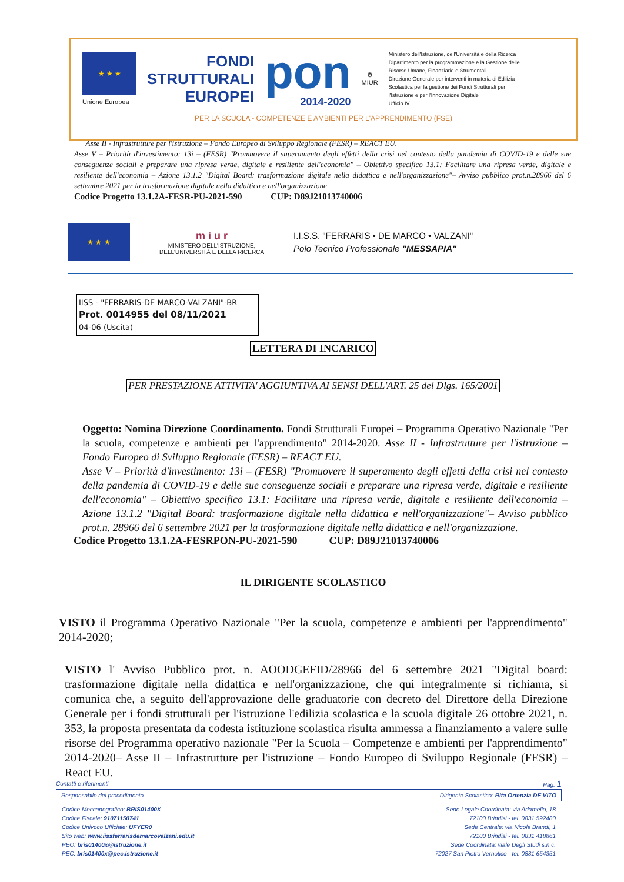★ ★ ★
Unione Europea
FONDI
STRUTTURALI
EUROPEI
pon
2014-2020
⚙
MIUR
Ministero dell'Istruzione, dell'Università e della Ricerca
Dipartimento per la programmazione e la Gestione delle
Risorse Umane, Finanziarie e Strumentali
Direzione Generale per interventi in materia di Edilizia
Scolastica per la gestione dei Fondi Strutturali per
l'Istruzione e per l'Innovazione Digitale
Ufficio IV
PER LA SCUOLA - COMPETENZE E AMBIENTI PER L'APPRENDIMENTO (FSE)
Asse II - Infrastrutture per l'istruzione – Fondo Europeo di Sviluppo Regionale (FESR) – REACT EU.
Asse V – Priorità d'investimento: 13i – (FESR) "Promuovere il superamento degli effetti della crisi nel contesto della pandemia di COVID-19 e delle sue conseguenze sociali e preparare una ripresa verde, digitale e resiliente dell'economia" – Obiettivo specifico 13.1: Facilitare una ripresa verde, digitale e resiliente dell'economia – Azione 13.1.2 "Digital Board: trasformazione digitale nella didattica e nell'organizzazione"– Avviso pubblico prot.n.28966 del 6 settembre 2021 per la trasformazione digitale nella didattica e nell'organizzazione
Codice Progetto 13.1.2A-FESR-PU-2021-590 CUP: D89J21013740006
★ ★ ★
m i u r
MINISTERO DELL'ISTRUZIONE,
DELL'UNIVERSITÀ E DELLA RICERCA
I.I.S.S. "FERRARIS • DE MARCO • VALZANI"
Polo Tecnico Professionale "MESSAPIA"
IISS - "FERRARIS-DE MARCO-VALZANI"-BR
Prot. 0014955 del 08/11/2021
04-06 (Uscita)
LETTERA DI INCARICO
PER PRESTAZIONE ATTIVITA' AGGIUNTIVA AI SENSI DELL'ART. 25 del Dlgs. 165/2001
Oggetto: Nomina Direzione Coordinamento. Fondi Strutturali Europei – Programma Operativo Nazionale "Per la scuola, competenze e ambienti per l'apprendimento" 2014-2020. Asse II - Infrastrutture per l'istruzione – Fondo Europeo di Sviluppo Regionale (FESR) – REACT EU.
Asse V – Priorità d'investimento: 13i – (FESR) "Promuovere il superamento degli effetti della crisi nel contesto della pandemia di COVID-19 e delle sue conseguenze sociali e preparare una ripresa verde, digitale e resiliente dell'economia" – Obiettivo specifico 13.1: Facilitare una ripresa verde, digitale e resiliente dell'economia – Azione 13.1.2 "Digital Board: trasformazione digitale nella didattica e nell'organizzazione"– Avviso pubblico prot.n. 28966 del 6 settembre 2021 per la trasformazione digitale nella didattica e nell'organizzazione.
Codice Progetto 13.1.2A-FESRPON-PU-2021-590 CUP: D89J21013740006
IL DIRIGENTE SCOLASTICO
VISTO il Programma Operativo Nazionale "Per la scuola, competenze e ambienti per l'apprendimento" 2014-2020;
VISTO l' Avviso Pubblico prot. n. AOODGEFID/28966 del 6 settembre 2021 "Digital board: trasformazione digitale nella didattica e nell'organizzazione, che qui integralmente si richiama, si comunica che, a seguito dell'approvazione delle graduatorie con decreto del Direttore della Direzione Generale per i fondi strutturali per l'istruzione l'edilizia scolastica e la scuola digitale 26 ottobre 2021, n. 353, la proposta presentata da codesta istituzione scolastica risulta ammessa a finanziamento a valere sulle risorse del Programma operativo nazionale "Per la Scuola – Competenze e ambienti per l'apprendimento" 2014-2020– Asse II – Infrastrutture per l'istruzione – Fondo Europeo di Sviluppo Regionale (FESR) – React EU.
Contatti e riferimenti Pag. 1
Responsabile del procedimento Dirigente Scolastico: Rita Ortenzia DE VITO
Codice Meccanografico: BRIS01400X
Codice Fiscale: 91071150741
Codice Univoco Ufficiale: UFYER0
Sito web: www.iissferrarisdemarcovalzani.edu.it
PEO: bris01400x@istruzione.it
PEC: bris01400x@pec.istruzione.it
Sede Legale Coordinata: via Adamello, 18
72100 Brindisi - tel. 0831 592480
Sede Centrale: via Nicola Brandi, 1
72100 Brindisi - tel. 0831 418861
Sede Coordinata: viale Degli Studi s.n.c.
72027 San Pietro Vernotico - tel. 0831 654351